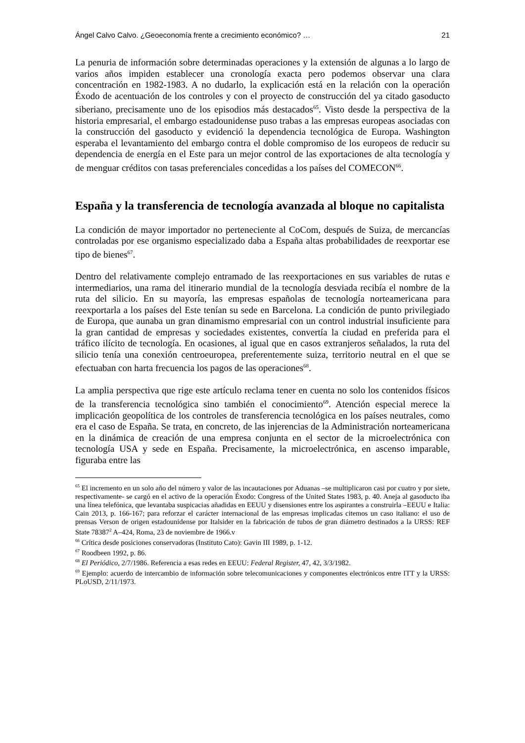Ángel Calvo Calvo. ¿Geoeconomía frente a crecimiento económico? … 21
La penuria de información sobre determinadas operaciones y la extensión de algunas a lo largo de varios años impiden establecer una cronología exacta pero podemos observar una clara concentración en 1982-1983. A no dudarlo, la explicación está en la relación con la operación Éxodo de acentuación de los controles y con el proyecto de construcción del ya citado gasoducto siberiano, precisamente uno de los episodios más destacados<sup>65</sup>. Visto desde la perspectiva de la historia empresarial, el embargo estadounidense puso trabas a las empresas europeas asociadas con la construcción del gasoducto y evidenció la dependencia tecnológica de Europa. Washington esperaba el levantamiento del embargo contra el doble compromiso de los europeos de reducir su dependencia de energía en el Este para un mejor control de las exportaciones de alta tecnología y de menguar créditos con tasas preferenciales concedidas a los países del COMECON<sup>66</sup>.
España y la transferencia de tecnología avanzada al bloque no capitalista
La condición de mayor importador no perteneciente al CoCom, después de Suiza, de mercancías controladas por ese organismo especializado daba a España altas probabilidades de reexportar ese tipo de bienes<sup>67</sup>.
Dentro del relativamente complejo entramado de las reexportaciones en sus variables de rutas e intermediarios, una rama del itinerario mundial de la tecnología desviada recibía el nombre de la ruta del silicio. En su mayoría, las empresas españolas de tecnología norteamericana para reexportarla a los países del Este tenían su sede en Barcelona. La condición de punto privilegiado de Europa, que aunaba un gran dinamismo empresarial con un control industrial insuficiente para la gran cantidad de empresas y sociedades existentes, convertía la ciudad en preferida para el tráfico ilícito de tecnología. En ocasiones, al igual que en casos extranjeros señalados, la ruta del silicio tenía una conexión centroeuropea, preferentemente suiza, territorio neutral en el que se efectuaban con harta frecuencia los pagos de las operaciones<sup>68</sup>.
La amplia perspectiva que rige este artículo reclama tener en cuenta no solo los contenidos físicos de la transferencia tecnológica sino también el conocimiento<sup>69</sup>. Atención especial merece la implicación geopolítica de los controles de transferencia tecnológica en los países neutrales, como era el caso de España. Se trata, en concreto, de las injerencias de la Administración norteamericana en la dinámica de creación de una empresa conjunta en el sector de la microelectrónica con tecnología USA y sede en España. Precisamente, la microelectrónica, en ascenso imparable, figuraba entre las
<sup>65</sup> El incremento en un solo año del número y valor de las incautaciones por Aduanas –se multiplicaron casi por cuatro y por siete, respectivamente- se cargó en el activo de la operación Éxodo: Congress of the United States 1983, p. 40. Aneja al gasoducto iba una línea telefónica, que levantaba suspicacias añadidas en EEUU y disensiones entre los aspirantes a construirla –EEUU e Italia: Cain 2013, p. 166-167; para reforzar el carácter internacional de las empresas implicadas citemos un caso italiano: el uso de prensas Verson de origen estadounidense por Italsider en la fabricación de tubos de gran diámetro destinados a la URSS: REF State 78387<sup>2</sup> A–424, Roma, 23 de noviembre de 1966.v
<sup>66</sup> Crítica desde posiciones conservadoras (Instituto Cato): Gavin III 1989, p. 1-12.
<sup>67</sup> Roodbeen 1992, p. 86.
<sup>68</sup> El Periódico, 2/7/1986. Referencia a esas redes en EEUU: Federal Register, 47, 42, 3/3/1982.
<sup>69</sup> Ejemplo: acuerdo de intercambio de información sobre telecomunicaciones y componentes electrónicos entre ITT y la URSS: PLoUSD, 2/11/1973.